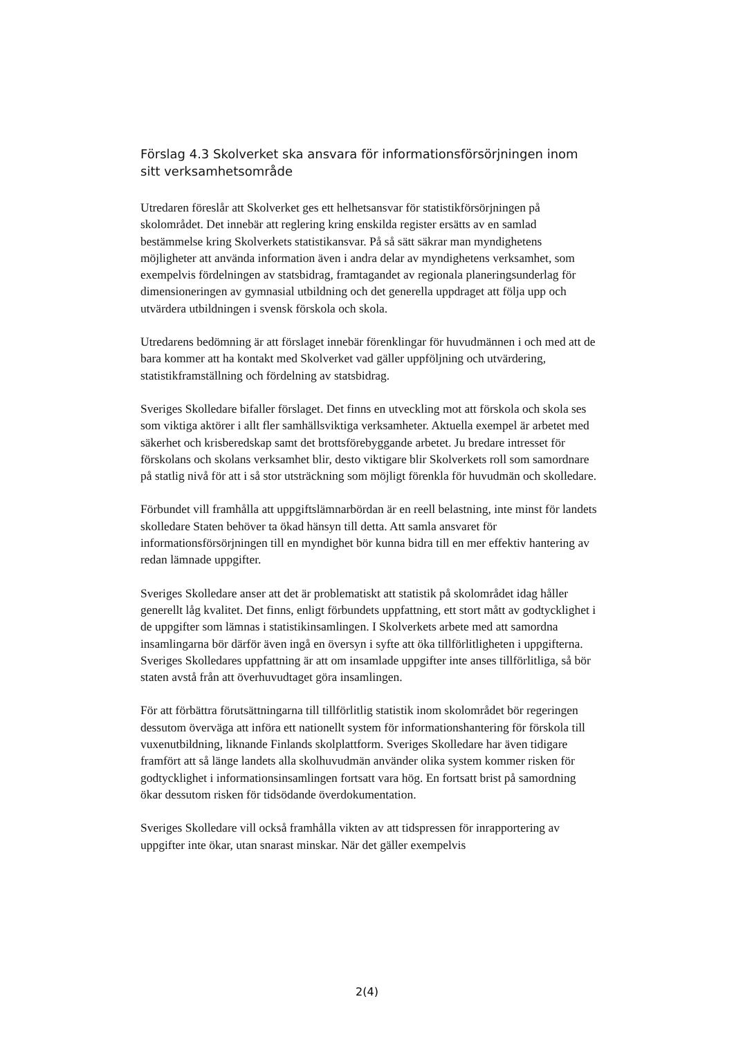Förslag 4.3 Skolverket ska ansvara för informationsförsörjningen inom sitt verksamhetsområde
Utredaren föreslår att Skolverket ges ett helhetsansvar för statistikförsörjningen på skolområdet. Det innebär att reglering kring enskilda register ersätts av en samlad bestämmelse kring Skolverkets statistikansvar. På så sätt säkrar man myndighetens möjligheter att använda information även i andra delar av myndighetens verksamhet, som exempelvis fördelningen av statsbidrag, framtagandet av regionala planeringsunderlag för dimensioneringen av gymnasial utbildning och det generella uppdraget att följa upp och utvärdera utbildningen i svensk förskola och skola.
Utredarens bedömning är att förslaget innebär förenklingar för huvudmännen i och med att de bara kommer att ha kontakt med Skolverket vad gäller uppföljning och utvärdering, statistikframställning och fördelning av statsbidrag.
Sveriges Skolledare bifaller förslaget. Det finns en utveckling mot att förskola och skola ses som viktiga aktörer i allt fler samhällsviktiga verksamheter. Aktuella exempel är arbetet med säkerhet och krisberedskap samt det brottsförebyggande arbetet. Ju bredare intresset för förskolans och skolans verksamhet blir, desto viktigare blir Skolverkets roll som samordnare på statlig nivå för att i så stor utsträckning som möjligt förenkla för huvudmän och skolledare.
Förbundet vill framhålla att uppgiftslämnarbördan är en reell belastning, inte minst för landets skolledare Staten behöver ta ökad hänsyn till detta. Att samla ansvaret för informationsförsörjningen till en myndighet bör kunna bidra till en mer effektiv hantering av redan lämnade uppgifter.
Sveriges Skolledare anser att det är problematiskt att statistik på skolområdet idag håller generellt låg kvalitet. Det finns, enligt förbundets uppfattning, ett stort mått av godtycklighet i de uppgifter som lämnas i statistikinsamlingen. I Skolverkets arbete med att samordna insamlingarna bör därför även ingå en översyn i syfte att öka tillförlitligheten i uppgifterna. Sveriges Skolledares uppfattning är att om insamlade uppgifter inte anses tillförlitliga, så bör staten avstå från att överhuvudtaget göra insamlingen.
För att förbättra förutsättningarna till tillförlitlig statistik inom skolområdet bör regeringen dessutom överväga att införa ett nationellt system för informationshantering för förskola till vuxenutbildning, liknande Finlands skolplattform. Sveriges Skolledare har även tidigare framfört att så länge landets alla skolhuvudmän använder olika system kommer risken för godtycklighet i informationsinsamlingen fortsatt vara hög. En fortsatt brist på samordning ökar dessutom risken för tidsödande överdokumentation.
Sveriges Skolledare vill också framhålla vikten av att tidspressen för inrapportering av uppgifter inte ökar, utan snarast minskar. När det gäller exempelvis
2(4)